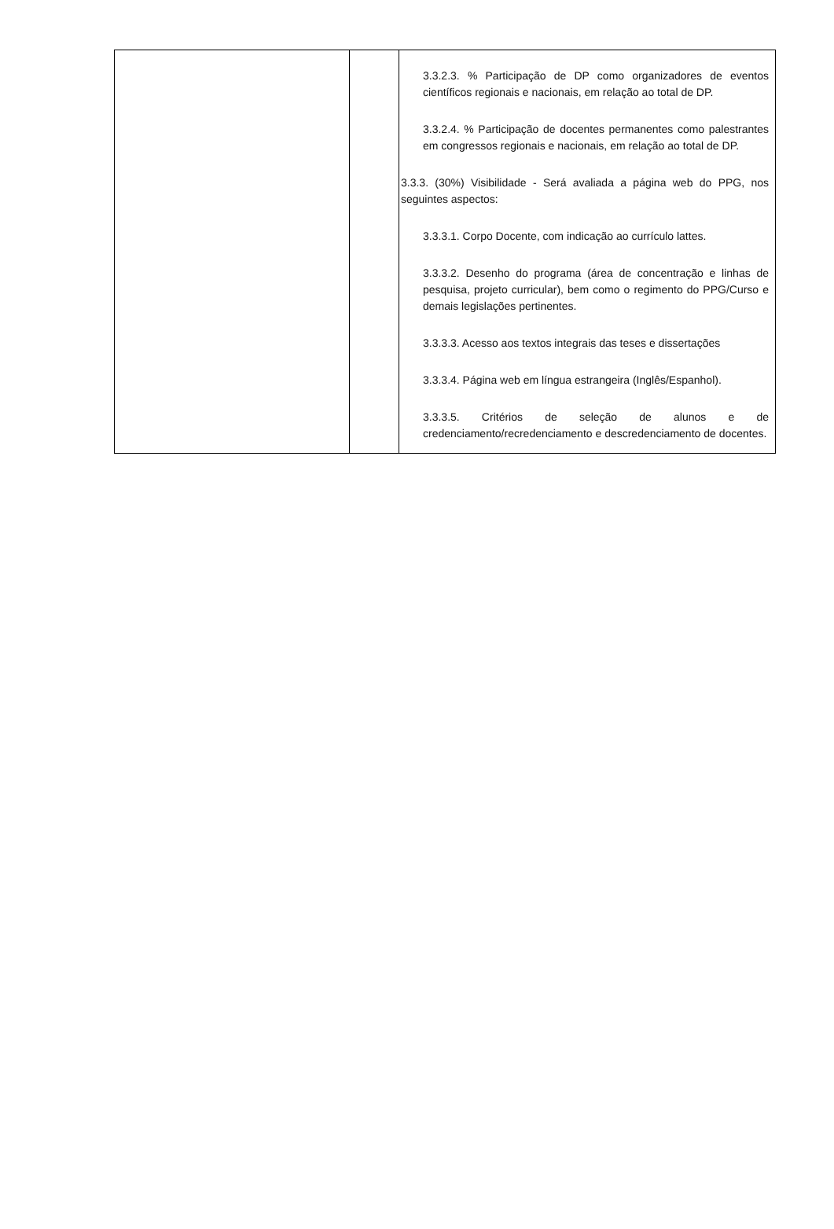| | | 3.3.2.3. % Participação de DP como organizadores de eventos científicos regionais e nacionais, em relação ao total de DP. 3.3.2.4. % Participação de docentes permanentes como palestrantes em congressos regionais e nacionais, em relação ao total de DP. 3.3.3. (30%) Visibilidade - Será avaliada a página web do PPG, nos seguintes aspectos: 3.3.3.1. Corpo Docente, com indicação ao currículo lattes. 3.3.3.2. Desenho do programa (área de concentração e linhas de pesquisa, projeto curricular), bem como o regimento do PPG/Curso e demais legislações pertinentes. 3.3.3.3. Acesso aos textos integrais das teses e dissertações 3.3.3.4. Página web em língua estrangeira (Inglês/Espanhol). 3.3.3.5. Critérios de seleção de alunos e de credenciamento/recredenciamento e descredenciamento de docentes. |